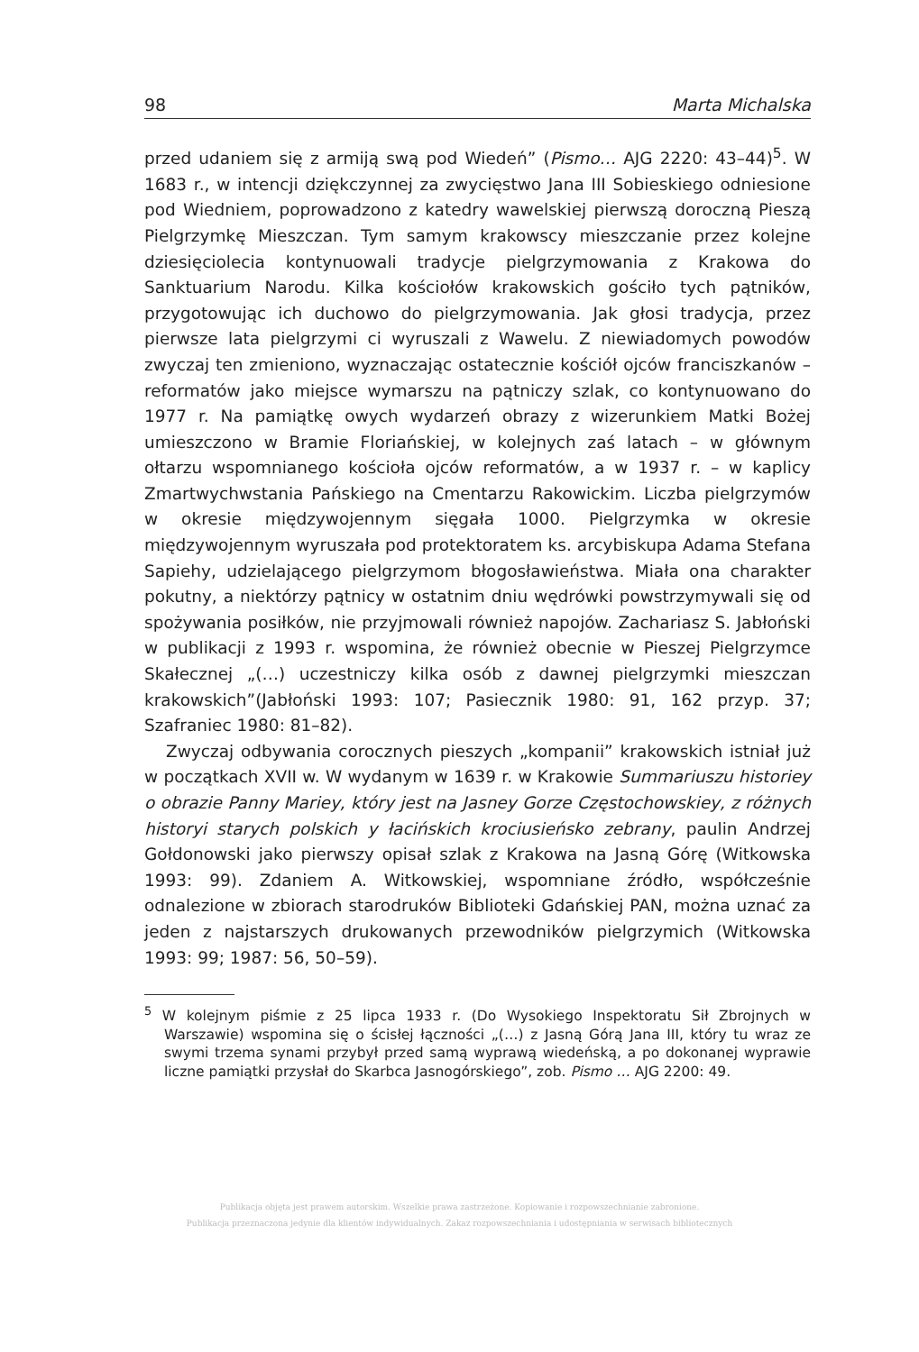98 Marta Michalska
przed udaniem się z armiją swą pod Wiedeń” (Pismo… AJG 2220: 43–44)<sup>5</sup>. W 1683 r., w intencji dziękczynnej za zwycięstwo Jana III Sobieskiego odniesione pod Wiedniem, poprowadzono z katedry wawelskiej pierwszą doroczną Pieszą Pielgrzymkę Mieszczan. Tym samym krakowscy mieszczanie przez kolejne dziesięciolecia kontynuowali tradycje pielgrzymowania z Krakowa do Sanktuarium Narodu. Kilka kościołów krakowskich gościło tych pątników, przygotowując ich duchowo do pielgrzymowania. Jak głosi tradycja, przez pierwsze lata pielgrzymi ci wyruszali z Wawelu. Z niewiadomych powodów zwyczaj ten zmieniono, wyznaczając ostatecznie kościół ojców franciszkanów – reformatów jako miejsce wymarszu na pątniczy szlak, co kontynuowano do 1977 r. Na pamiątkę owych wydarzeń obrazy z wizerunkiem Matki Bożej umieszczono w Bramie Floriańskiej, w kolejnych zaś latach – w głównym ołtarzu wspomnianego kościoła ojców reformatów, a w 1937 r. – w kaplicy Zmartwychwstania Pańskiego na Cmentarzu Rakowickim. Liczba pielgrzymów w okresie międzywojennym sięgała 1000. Pielgrzymka w okresie międzywojennym wyruszała pod protektoratem ks. arcybiskupa Adama Stefana Sapiehy, udzielającego pielgrzymom błogosławieństwa. Miała ona charakter pokutny, a niektórzy pątnicy w ostatnim dniu wędrówki powstrzymywali się od spożywania posiłków, nie przyjmowali również napojów. Zachariasz S. Jabłoński w publikacji z 1993 r. wspomina, że również obecnie w Pieszej Pielgrzymce Skałecznej „(…) uczestniczy kilka osób z dawnej pielgrzymki mieszczan krakowskich”(Jabłoński 1993: 107; Pasiecznik 1980: 91, 162 przyp. 37; Szafraniec 1980: 81–82).
Zwyczaj odbywania corocznych pieszych „kompanii” krakowskich istniał już w początkach XVII w. W wydanym w 1639 r. w Krakowie Summariuszu historiey o obrazie Panny Mariey, który jest na Jasney Gorze Częstochowskiey, z różnych historyi starych polskich y łacińskich krociusieńsko zebrany, paulin Andrzej Gołdonowski jako pierwszy opisał szlak z Krakowa na Jasną Górę (Witkowska 1993: 99). Zdaniem A. Witkowskiej, wspomniane źródło, współcześnie odnalezione w zbiorach starodruków Biblioteki Gdańskiej PAN, można uznać za jeden z najstarszych drukowanych przewodników pielgrzymich (Witkowska 1993: 99; 1987: 56, 50–59).
<sup>5</sup> W kolejnym piśmie z 25 lipca 1933 r. (Do Wysokiego Inspektoratu Sił Zbrojnych w Warszawie) wspomina się o ścisłej łączności „(…) z Jasną Górą Jana III, który tu wraz ze swymi trzema synami przybył przed samą wyprawą wiedeńską, a po dokonanej wyprawie liczne pamiątki przysłał do Skarbca Jasnogórskiego”, zob. Pismo … AJG 2200: 49.
Publikacja objęta jest prawem autorskim. Wszelkie prawa zastrzeżone. Kopiowanie i rozpowszechnianie zabronione.
Publikacja przeznaczona jedynie dla klientów indywidualnych. Zakaz rozpowszechniania i udostępniania w serwisach bibliotecznych